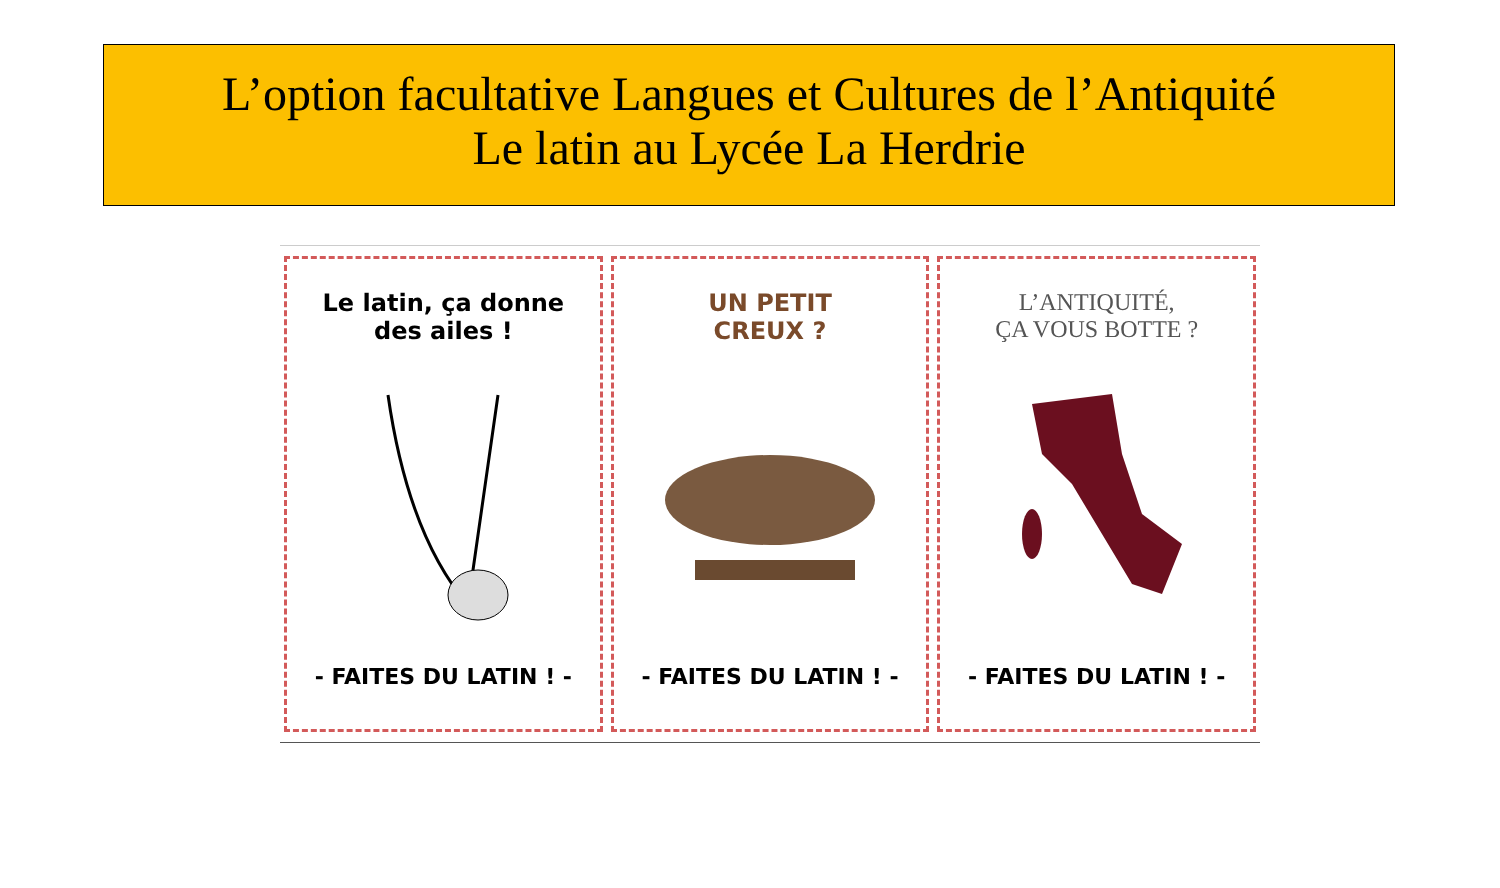L’option facultative Langues et Cultures de l’Antiquité
Le latin au Lycée La Herdrie
Le latin, ça donne
des ailes !
- FAITES DU LATIN ! -
UN PETIT
CREUX ?
- FAITES DU LATIN ! -
L’ANTIQUITÉ,
ÇA VOUS BOTTE ?
- FAITES DU LATIN ! -